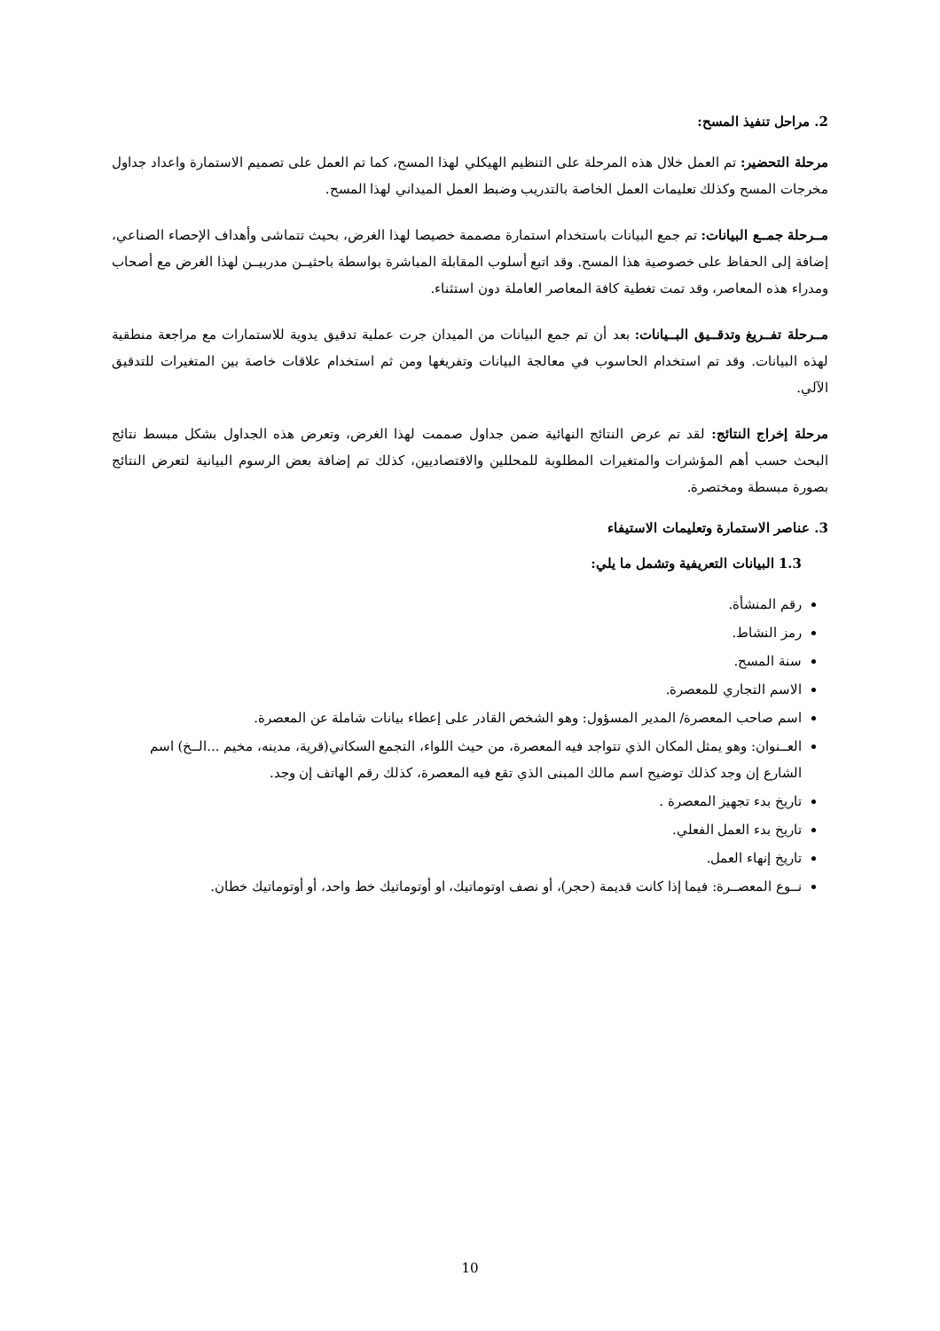2. مراحل تنفيذ المسح:
مرحلة التحضير: تم العمل خلال هذه المرحلة على التنظيم الهيكلي لهذا المسح، كما تم العمل على تصميم الاستمارة واعداد جداول مخرجات المسح وكذلك تعليمات العمل الخاصة بالتدريب وضبط العمل الميداني لهذا المسح.
مــرحلة جمــع البيانات: تم جمع البيانات باستخدام استمارة مصممة خصيصا لهذا الغرض، بحيث تتماشى وأهداف الإحصاء الصناعي، إضافة إلى الحفاظ على خصوصية هذا المسح. وقد اتبع أسلوب المقابلة المباشرة بواسطة باحثيــن مدربيــن لهذا الغرض مع أصحاب ومدراء هذه المعاصر، وقد تمت تغطية كافة المعاصر العاملة دون استثناء.
مــرحلة تفــريغ وتدقــيق البــيانات: بعد أن تم جمع البيانات من الميدان جرت عملية تدقيق يدوية للاستمارات مع مراجعة منطقية لهذه البيانات. وقد تم استخدام الحاسوب في معالجة البيانات وتفريغها ومن ثم استخدام علاقات خاصة بين المتغيرات للتدقيق الآلي.
مرحلة إخراج النتائج: لقد تم عرض النتائج النهائية ضمن جداول صممت لهذا الغرض، وتعرض هذه الجداول بشكل مبسط نتائج البحث حسب أهم المؤشرات والمتغيرات المطلوبة للمحللين والاقتصاديين، كذلك تم إضافة بعض الرسوم البيانية لتعرض النتائج بصورة مبسطة ومختصرة.
3. عناصر الاستمارة وتعليمات الاستيفاء
1.3 البيانات التعريفية وتشمل ما يلي:
رقم المنشأة.
رمز النشاط.
سنة المسح.
الاسم التجاري للمعصرة.
اسم صاحب المعصرة/ المدير المسؤول: وهو الشخص القادر على إعطاء بيانات شاملة عن المعصرة.
العــنوان: وهو يمثل المكان الذي تتواجد فيه المعصرة، من حيث اللواء، التجمع السكاني(قرية، مدينه، مخيم ...الــخ) اسم الشارع إن وجد كذلك توضيح اسم مالك المبنى الذي تقع فيه المعصرة، كذلك رقم الهاتف إن وجد.
تاريخ بدء تجهيز المعصرة .
تاريخ بدء العمل الفعلي.
تاريخ إنهاء العمل.
نــوع المعصــرة: فيما إذا كانت قديمة (حجر)، أو نصف اوتوماتيك، او أوتوماتيك خط واحد، أو أوتوماتيك خطان.
10